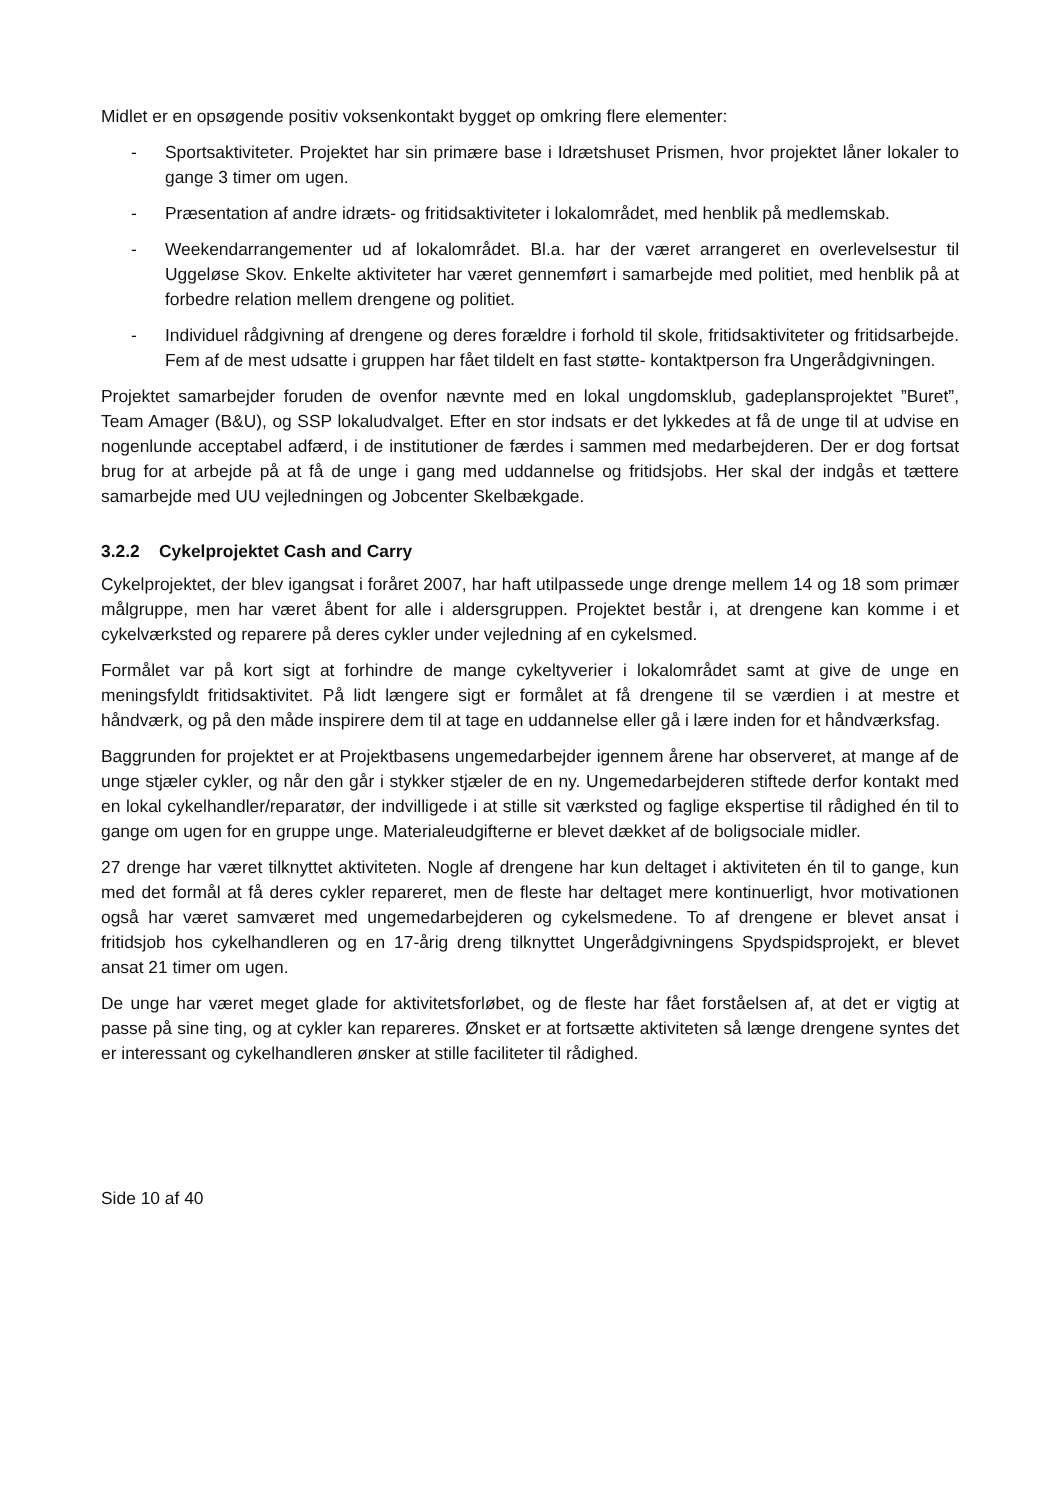Midlet er en opsøgende positiv voksenkontakt bygget op omkring flere elementer:
- Sportsaktiviteter. Projektet har sin primære base i Idrætshuset Prismen, hvor projektet låner lokaler to gange 3 timer om ugen.
- Præsentation af andre idræts- og fritidsaktiviteter i lokalområdet, med henblik på medlemskab.
- Weekendarrangementer ud af lokalområdet. Bl.a. har der været arrangeret en overlevelsestur til Uggeløse Skov. Enkelte aktiviteter har været gennemført i samarbejde med politiet, med henblik på at forbedre relation mellem drengene og politiet.
- Individuel rådgivning af drengene og deres forældre i forhold til skole, fritidsaktiviteter og fritidsarbejde. Fem af de mest udsatte i gruppen har fået tildelt en fast støtte- kontaktperson fra Ungerådgivningen.
Projektet samarbejder foruden de ovenfor nævnte med en lokal ungdomsklub, gadeplansprojektet ”Buret”, Team Amager (B&U), og SSP lokaludvalget. Efter en stor indsats er det lykkedes at få de unge til at udvise en nogenlunde acceptabel adfærd, i de institutioner de færdes i sammen med medarbejderen. Der er dog fortsat brug for at arbejde på at få de unge i gang med uddannelse og fritidsjobs. Her skal der indgås et tættere samarbejde med UU vejledningen og Jobcenter Skelbækgade.
3.2.2 Cykelprojektet Cash and Carry
Cykelprojektet, der blev igangsat i foråret 2007, har haft utilpassede unge drenge mellem 14 og 18 som primær målgruppe, men har været åbent for alle i aldersgruppen. Projektet består i, at drengene kan komme i et cykelværksted og reparere på deres cykler under vejledning af en cykelsmed.
Formålet var på kort sigt at forhindre de mange cykeltyverier i lokalområdet samt at give de unge en meningsfyldt fritidsaktivitet. På lidt længere sigt er formålet at få drengene til se værdien i at mestre et håndværk, og på den måde inspirere dem til at tage en uddannelse eller gå i lære inden for et håndværksfag.
Baggrunden for projektet er at Projektbasens ungemedarbejder igennem årene har observeret, at mange af de unge stjæler cykler, og når den går i stykker stjæler de en ny. Ungemedarbejderen stiftede derfor kontakt med en lokal cykelhandler/reparatør, der indvilligede i at stille sit værksted og faglige ekspertise til rådighed én til to gange om ugen for en gruppe unge. Materialeudgifterne er blevet dækket af de boligsociale midler.
27 drenge har været tilknyttet aktiviteten. Nogle af drengene har kun deltaget i aktiviteten én til to gange, kun med det formål at få deres cykler repareret, men de fleste har deltaget mere kontinuerligt, hvor motivationen også har været samværet med ungemedarbejderen og cykelsmedene. To af drengene er blevet ansat i fritidsjob hos cykelhandleren og en 17-årig dreng tilknyttet Ungerådgivningens Spydspidsprojekt, er blevet ansat 21 timer om ugen.
De unge har været meget glade for aktivitetsforløbet, og de fleste har fået forståelsen af, at det er vigtig at passe på sine ting, og at cykler kan repareres. Ønsket er at fortsætte aktiviteten så længe drengene syntes det er interessant og cykelhandleren ønsker at stille faciliteter til rådighed.
Side 10 af 40